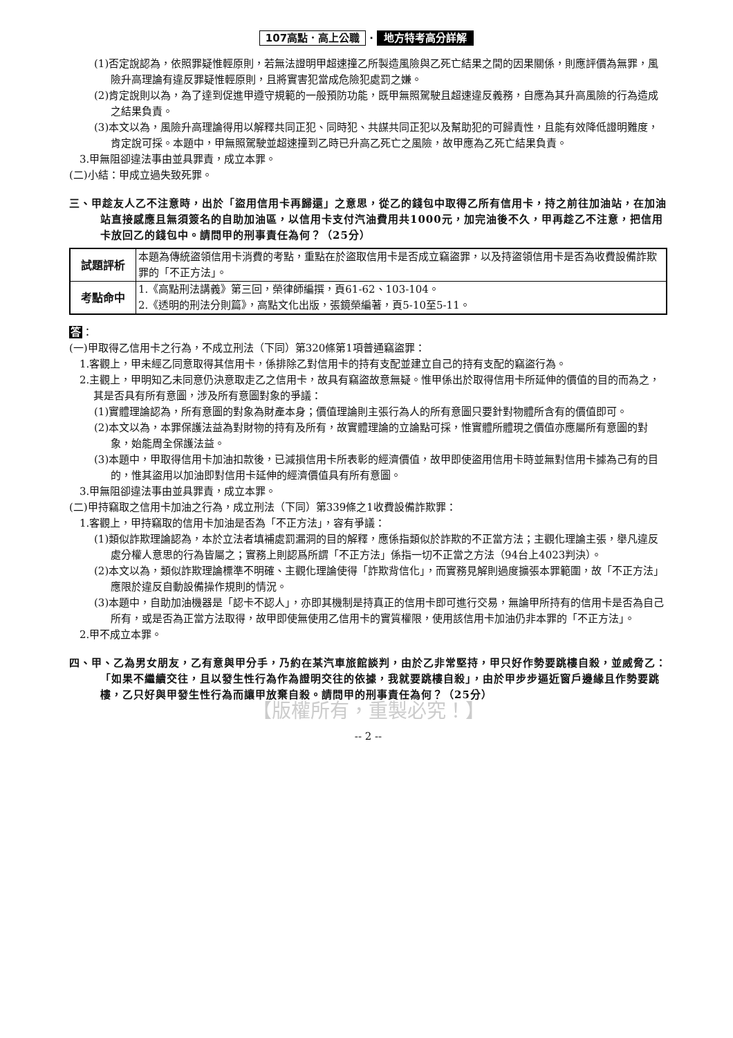107高點．高上公職 · 地方特考高分詳解
(1)否定說認為，依照罪疑惟輕原則，若無法證明甲超速撞乙所製造風險與乙死亡結果之間的因果關係，則應評價為無罪，風險升高理論有違反罪疑惟輕原則，且將實害犯當成危險犯處罰之嫌。
(2)肯定說則以為，為了達到促進甲遵守規範的一般預防功能，既甲無照駕駛且超速違反義務，自應為其升高風險的行為造成之結果負責。
(3)本文以為，風險升高理論得用以解釋共同正犯、同時犯、共謀共同正犯以及幫助犯的可歸責性，且能有效降低證明難度，肯定說可採。本題中，甲無照駕駛並超速撞到乙時已升高乙死亡之風險，故甲應為乙死亡結果負責。
3.甲無阻卻違法事由並具罪責，成立本罪。
(二)小結：甲成立過失致死罪。
三、甲趁友人乙不注意時，出於「盜用信用卡再歸還」之意思，從乙的錢包中取得乙所有信用卡，持之前往加油站，在加油站直接感應且無須簽名的自助加油區，以信用卡支付汽油費用共1000元，加完油後不久，甲再趁乙不注意，把信用卡放回乙的錢包中。請問甲的刑事責任為何？（25分）
| 試題評析 | 本題為傳統盜領信用卡消費的考點，重點在於盜取信用卡是否成立竊盜罪，以及持盜領信用卡是否為收費設備詐欺罪的「不正方法」。 |
| 考點命中 | 1.《高點刑法講義》第三回，榮律師編撰，頁61-62、103-104。 2.《透明的刑法分則篇》，高點文化出版，張鏡榮編著，頁5-10至5-11。 |
答：
(一)甲取得乙信用卡之行為，不成立刑法（下同）第320條第1項普通竊盜罪：
1.客觀上，甲未經乙同意取得其信用卡，係排除乙對信用卡的持有支配並建立自己的持有支配的竊盜行為。
2.主觀上，甲明知乙未同意仍決意取走乙之信用卡，故具有竊盜故意無疑。惟甲係出於取得信用卡所延伸的價值的目的而為之，其是否具有所有意圖，涉及所有意圖對象的爭議：
(1)實體理論認為，所有意圖的對象為財產本身；價值理論則主張行為人的所有意圖只要針對物體所含有的價值即可。
(2)本文以為，本罪保護法益為對財物的持有及所有，故實體理論的立論點可採，惟實體所體現之價值亦應屬所有意圖的對象，始能周全保護法益。
(3)本題中，甲取得信用卡加油扣款後，已減損信用卡所表彰的經濟價值，故甲即使盜用信用卡時並無對信用卡據為己有的目的，惟其盜用以加油即對信用卡延伸的經濟價值具有所有意圖。
3.甲無阻卻違法事由並具罪責，成立本罪。
(二)甲持竊取之信用卡加油之行為，成立刑法（下同）第339條之1收費設備詐欺罪：
1.客觀上，甲持竊取的信用卡加油是否為「不正方法」，容有爭議：
(1)類似詐欺理論認為，本於立法者填補處罰漏洞的目的解釋，應係指類似於詐欺的不正當方法；主觀化理論主張，舉凡違反處分權人意思的行為皆屬之；實務上則認爲所謂「不正方法」係指一切不正當之方法（94台上4023判決）。
(2)本文以為，類似詐欺理論標準不明確、主觀化理論使得「詐欺背信化」，而實務見解則過度擴張本罪範圍，故「不正方法」應限於違反自動設備操作規則的情況。
(3)本題中，自助加油機器是「認卡不認人」，亦即其機制是持真正的信用卡即可進行交易，無論甲所持有的信用卡是否為自己所有，或是否為正當方法取得，故甲即使無使用乙信用卡的實質權限，使用該信用卡加油仍非本罪的「不正方法」。
2.甲不成立本罪。
四、甲、乙為男女朋友，乙有意與甲分手，乃約在某汽車旅館談判，由於乙非常堅持，甲只好作勢要跳樓自殺，並威脅乙：「如果不繼續交往，且以發生性行為作為證明交往的依據，我就要跳樓自殺」，由於甲步步逼近窗戶邊緣且作勢要跳樓，乙只好與甲發生性行為而讓甲放棄自殺。請問甲的刑事責任為何？（25分）
【版權所有，重製必究！】
-- 2 --